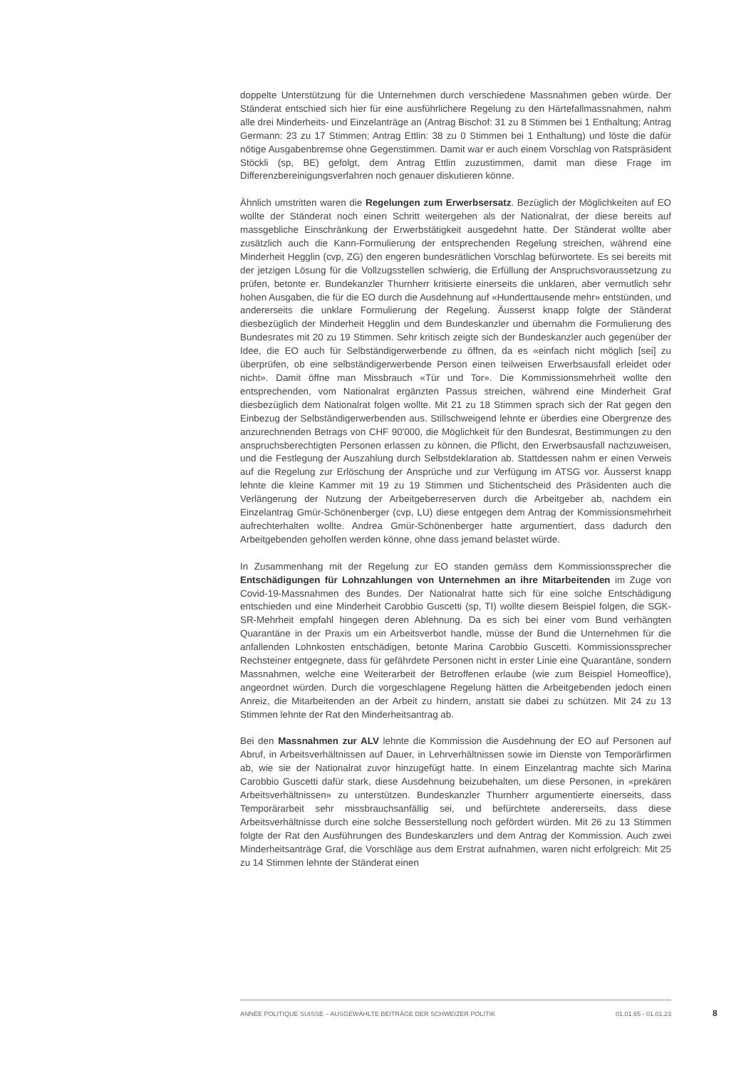doppelte Unterstützung für die Unternehmen durch verschiedene Massnahmen geben würde. Der Ständerat entschied sich hier für eine ausführlichere Regelung zu den Härtefallmassnahmen, nahm alle drei Minderheits- und Einzelanträge an (Antrag Bischof: 31 zu 8 Stimmen bei 1 Enthaltung; Antrag Germann: 23 zu 17 Stimmen; Antrag Ettlin: 38 zu 0 Stimmen bei 1 Enthaltung) und löste die dafür nötige Ausgabenbremse ohne Gegenstimmen. Damit war er auch einem Vorschlag von Ratspräsident Stöckli (sp, BE) gefolgt, dem Antrag Ettlin zuzustimmen, damit man diese Frage im Differenzbereinigungsverfahren noch genauer diskutieren könne.
Ähnlich umstritten waren die Regelungen zum Erwerbsersatz. Bezüglich der Möglichkeiten auf EO wollte der Ständerat noch einen Schritt weitergehen als der Nationalrat, der diese bereits auf massgebliche Einschränkung der Erwerbstätigkeit ausgedehnt hatte. Der Ständerat wollte aber zusätzlich auch die Kann-Formulierung der entsprechenden Regelung streichen, während eine Minderheit Hegglin (cvp, ZG) den engeren bundesrätlichen Vorschlag befürwortete. Es sei bereits mit der jetzigen Lösung für die Vollzugsstellen schwierig, die Erfüllung der Anspruchsvoraussetzung zu prüfen, betonte er. Bundekanzler Thurnherr kritisierte einerseits die unklaren, aber vermutlich sehr hohen Ausgaben, die für die EO durch die Ausdehnung auf «Hunderttausende mehr» entstünden, und andererseits die unklare Formulierung der Regelung. Äusserst knapp folgte der Ständerat diesbezüglich der Minderheit Hegglin und dem Bundeskanzler und übernahm die Formulierung des Bundesrates mit 20 zu 19 Stimmen. Sehr kritisch zeigte sich der Bundeskanzler auch gegenüber der Idee, die EO auch für Selbständigerwerbende zu öffnen, da es «einfach nicht möglich [sei] zu überprüfen, ob eine selbständigerwerbende Person einen teilweisen Erwerbsausfall erleidet oder nicht». Damit öffne man Missbrauch «Tür und Tor». Die Kommissionsmehrheit wollte den entsprechenden, vom Nationalrat ergänzten Passus streichen, während eine Minderheit Graf diesbezüglich dem Nationalrat folgen wollte. Mit 21 zu 18 Stimmen sprach sich der Rat gegen den Einbezug der Selbständigerwerbenden aus. Stillschweigend lehnte er überdies eine Obergrenze des anzurechnenden Betrags von CHF 90'000, die Möglichkeit für den Bundesrat, Bestimmungen zu den anspruchsberechtigten Personen erlassen zu können, die Pflicht, den Erwerbsausfall nachzuweisen, und die Festlegung der Auszahlung durch Selbstdeklaration ab. Stattdessen nahm er einen Verweis auf die Regelung zur Erlöschung der Ansprüche und zur Verfügung im ATSG vor. Äusserst knapp lehnte die kleine Kammer mit 19 zu 19 Stimmen und Stichentscheid des Präsidenten auch die Verlängerung der Nutzung der Arbeitgeberreserven durch die Arbeitgeber ab, nachdem ein Einzelantrag Gmür-Schönenberger (cvp, LU) diese entgegen dem Antrag der Kommissionsmehrheit aufrechterhalten wollte. Andrea Gmür-Schönenberger hatte argumentiert, dass dadurch den Arbeitgebenden geholfen werden könne, ohne dass jemand belastet würde.
In Zusammenhang mit der Regelung zur EO standen gemäss dem Kommissionssprecher die Entschädigungen für Lohnzahlungen von Unternehmen an ihre Mitarbeitenden im Zuge von Covid-19-Massnahmen des Bundes. Der Nationalrat hatte sich für eine solche Entschädigung entschieden und eine Minderheit Carobbio Guscetti (sp, TI) wollte diesem Beispiel folgen, die SGK-SR-Mehrheit empfahl hingegen deren Ablehnung. Da es sich bei einer vom Bund verhängten Quarantäne in der Praxis um ein Arbeitsverbot handle, müsse der Bund die Unternehmen für die anfallenden Lohnkosten entschädigen, betonte Marina Carobbio Guscetti. Kommissionssprecher Rechsteiner entgegnete, dass für gefährdete Personen nicht in erster Linie eine Quarantäne, sondern Massnahmen, welche eine Weiterarbeit der Betroffenen erlaube (wie zum Beispiel Homeoffice), angeordnet würden. Durch die vorgeschlagene Regelung hätten die Arbeitgebenden jedoch einen Anreiz, die Mitarbeitenden an der Arbeit zu hindern, anstatt sie dabei zu schützen. Mit 24 zu 13 Stimmen lehnte der Rat den Minderheitsantrag ab.
Bei den Massnahmen zur ALV lehnte die Kommission die Ausdehnung der EO auf Personen auf Abruf, in Arbeitsverhältnissen auf Dauer, in Lehrverhältnissen sowie im Dienste von Temporärfirmen ab, wie sie der Nationalrat zuvor hinzugefügt hatte. In einem Einzelantrag machte sich Marina Carobbio Guscetti dafür stark, diese Ausdehnung beizubehalten, um diese Personen, in «prekären Arbeitsverhältnissen» zu unterstützen. Bundeskanzler Thurnherr argumentierte einerseits, dass Temporärarbeit sehr missbrauchsanfällig sei, und befürchtete andererseits, dass diese Arbeitsverhältnisse durch eine solche Besserstellung noch gefördert würden. Mit 26 zu 13 Stimmen folgte der Rat den Ausführungen des Bundeskanzlers und dem Antrag der Kommission. Auch zwei Minderheitsanträge Graf, die Vorschläge aus dem Erstrat aufnahmen, waren nicht erfolgreich: Mit 25 zu 14 Stimmen lehnte der Ständerat einen
ANNÉE POLITIQUE SUISSE – AUSGEWÄHLTE BEITRÄGE DER SCHWEIZER POLITIK 01.01.65 - 01.01.23
8